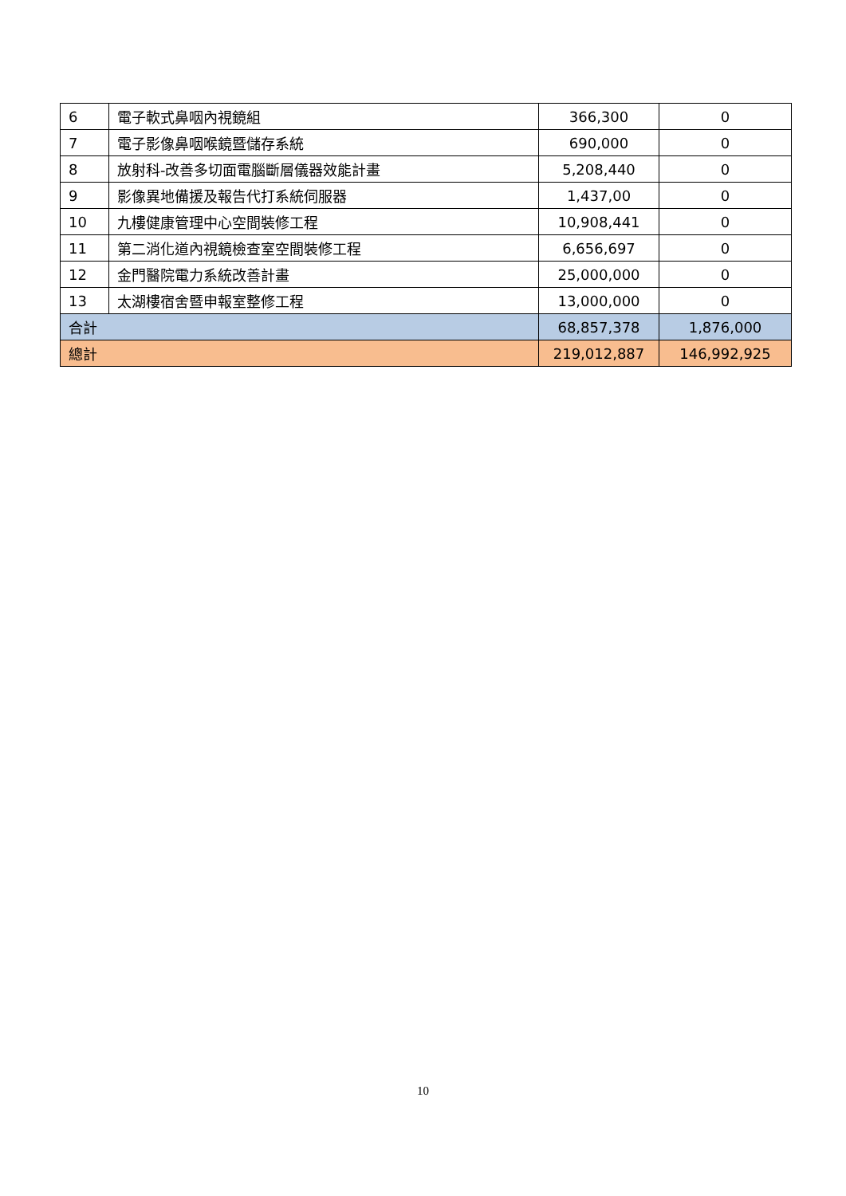| 6 | 電子軟式鼻咽內視鏡組 | 366,300 | 0 |
| 7 | 電子影像鼻咽喉鏡暨儲存系統 | 690,000 | 0 |
| 8 | 放射科-改善多切面電腦斷層儀器效能計畫 | 5,208,440 | 0 |
| 9 | 影像異地備援及報告代打系統伺服器 | 1,437,00 | 0 |
| 10 | 九樓健康管理中心空間裝修工程 | 10,908,441 | 0 |
| 11 | 第二消化道內視鏡檢查室空間裝修工程 | 6,656,697 | 0 |
| 12 | 金門醫院電力系統改善計畫 | 25,000,000 | 0 |
| 13 | 太湖樓宿舍暨申報室整修工程 | 13,000,000 | 0 |
| 合計 | | 68,857,378 | 1,876,000 |
| 總計 | | 219,012,887 | 146,992,925 |
10